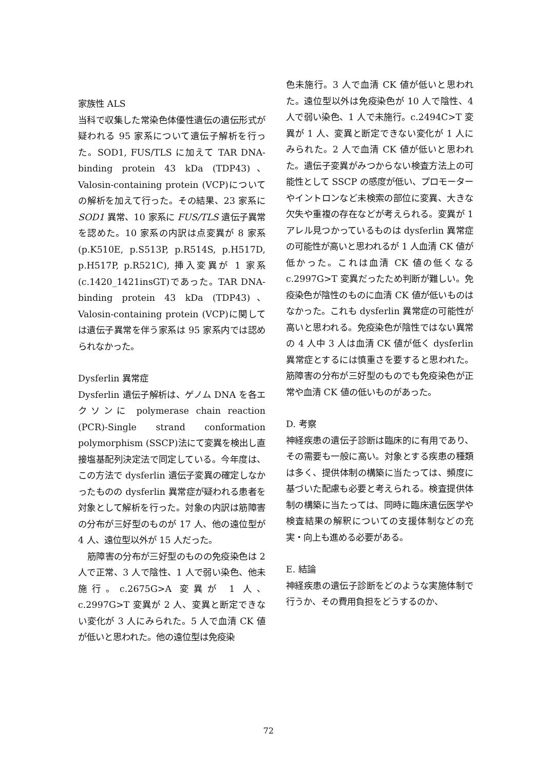家族性 ALS
当科で収集した常染色体優性遺伝の遺伝形式が疑われる 95 家系について遺伝子解析を行った。SOD1, FUS/TLS に加えて TAR DNA-binding protein 43 kDa (TDP43)、Valosin-containing protein (VCP)についての解析を加えて行った。その結果、23 家系に SOD1 異常、10 家系に FUS/TLS 遺伝子異常を認めた。10 家系の内訳は点変異が 8 家系 (p.K510E, p.S513P, p.R514S, p.H517D, p.H517P, p.R521C), 挿入変異が 1 家系 (c.1420_1421insGT)であった。TAR DNA-binding protein 43 kDa (TDP43)、Valosin-containing protein (VCP)に関しては遺伝子異常を伴う家系は 95 家系内では認められなかった。
Dysferlin 異常症
Dysferlin 遺伝子解析は、ゲノム DNA を各エクソンに polymerase chain reaction (PCR)-Single strand conformation polymorphism (SSCP)法にて変異を検出し直接塩基配列決定法で同定している。今年度は、この方法で dysferlin 遺伝子変異の確定しなかったものの dysferlin 異常症が疑われる患者を対象として解析を行った。対象の内訳は筋障害の分布が三好型のものが 17 人、他の遠位型が 4 人、遠位型以外が 15 人だった。
 筋障害の分布が三好型のものの免疫染色は 2 人で正常、3 人で陰性、1 人で弱い染色、他未施行。c.2675G>A 変異が 1 人、c.2997G>T 変異が 2 人、変異と断定できない変化が 3 人にみられた。5 人で血清 CK 値が低いと思われた。他の遠位型は免疫染
色未施行。3 人で血清 CK 値が低いと思われた。遠位型以外は免疫染色が 10 人で陰性、4 人で弱い染色、1 人で未施行。c.2494C>T 変異が 1 人、変異と断定できない変化が 1 人にみられた。2 人で血清 CK 値が低いと思われた。遺伝子変異がみつからない検査方法上の可能性として SSCP の感度が低い、プロモーターやイントロンなど未検索の部位に変異、大きな欠失や重複の存在などが考えられる。変異が 1 アレル見つかっているものは dysferlin 異常症の可能性が高いと思われるが 1 人血清 CK 値が低かった。これは血清 CK 値の低くなる c.2997G>T 変異だったため判断が難しい。免疫染色が陰性のものに血清 CK 値が低いものはなかった。これも dysferlin 異常症の可能性が高いと思われる。免疫染色が陰性ではない異常の 4 人中 3 人は血清 CK 値が低く dysferlin 異常症とするには慎重さを要すると思われた。筋障害の分布が三好型のものでも免疫染色が正常や血清 CK 値の低いものがあった。
D. 考察
神経疾患の遺伝子診断は臨床的に有用であり、その需要も一般に高い。対象とする疾患の種類は多く、提供体制の構築に当たっては、頻度に基づいた配慮も必要と考えられる。検査提供体制の構築に当たっては、同時に臨床遺伝医学や検査結果の解釈についての支援体制などの充実・向上も進める必要がある。
E. 結論
神経疾患の遺伝子診断をどのような実施体制で行うか、その費用負担をどうするのか、
72